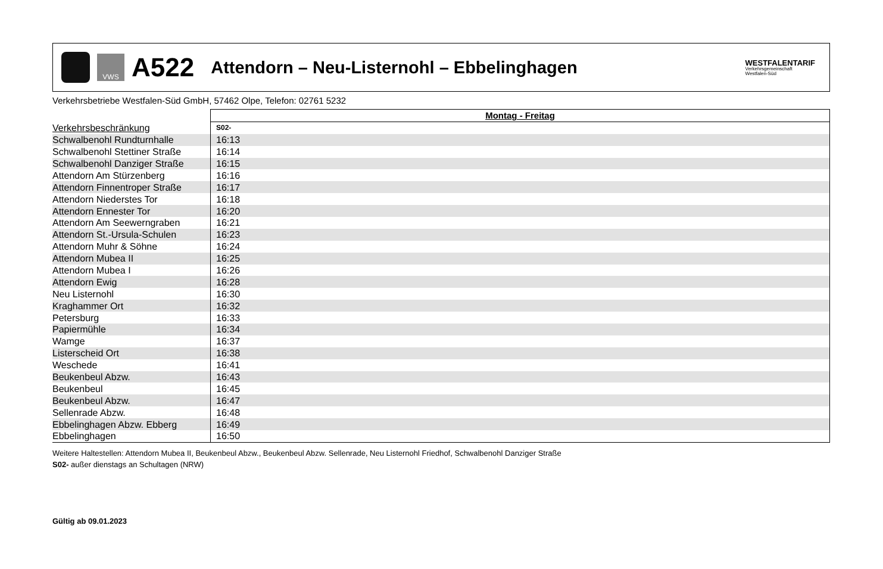VWS
A522
Attendorn – Neu-Listernohl – Ebbelinghagen
WESTFALENTARIF
Verkehrsgemeinschaft
Westfalen-Süd
Verkehrsbetriebe Westfalen-Süd GmbH, 57462 Olpe, Telefon: 02761 5232
| | Montag - Freitag |
| Verkehrsbeschränkung | S02- |
| Schwalbenohl Rundturnhalle | 16:13 |
| Schwalbenohl Stettiner Straße | 16:14 |
| Schwalbenohl Danziger Straße | 16:15 |
| Attendorn Am Stürzenberg | 16:16 |
| Attendorn Finnentroper Straße | 16:17 |
| Attendorn Niederstes Tor | 16:18 |
| Attendorn Ennester Tor | 16:20 |
| Attendorn Am Seewerngraben | 16:21 |
| Attendorn St.-Ursula-Schulen | 16:23 |
| Attendorn Muhr & Söhne | 16:24 |
| Attendorn Mubea II | 16:25 |
| Attendorn Mubea I | 16:26 |
| Attendorn Ewig | 16:28 |
| Neu Listernohl | 16:30 |
| Kraghammer Ort | 16:32 |
| Petersburg | 16:33 |
| Papiermühle | 16:34 |
| Wamge | 16:37 |
| Listerscheid Ort | 16:38 |
| Weschede | 16:41 |
| Beukenbeul Abzw. | 16:43 |
| Beukenbeul | 16:45 |
| Beukenbeul Abzw. | 16:47 |
| Sellenrade Abzw. | 16:48 |
| Ebbelinghagen Abzw. Ebberg | 16:49 |
| Ebbelinghagen | 16:50 |
Weitere Haltestellen: Attendorn Mubea II, Beukenbeul Abzw., Beukenbeul Abzw. Sellenrade, Neu Listernohl Friedhof, Schwalbenohl Danziger Straße
S02- außer dienstags an Schultagen (NRW)
Gültig ab 09.01.2023